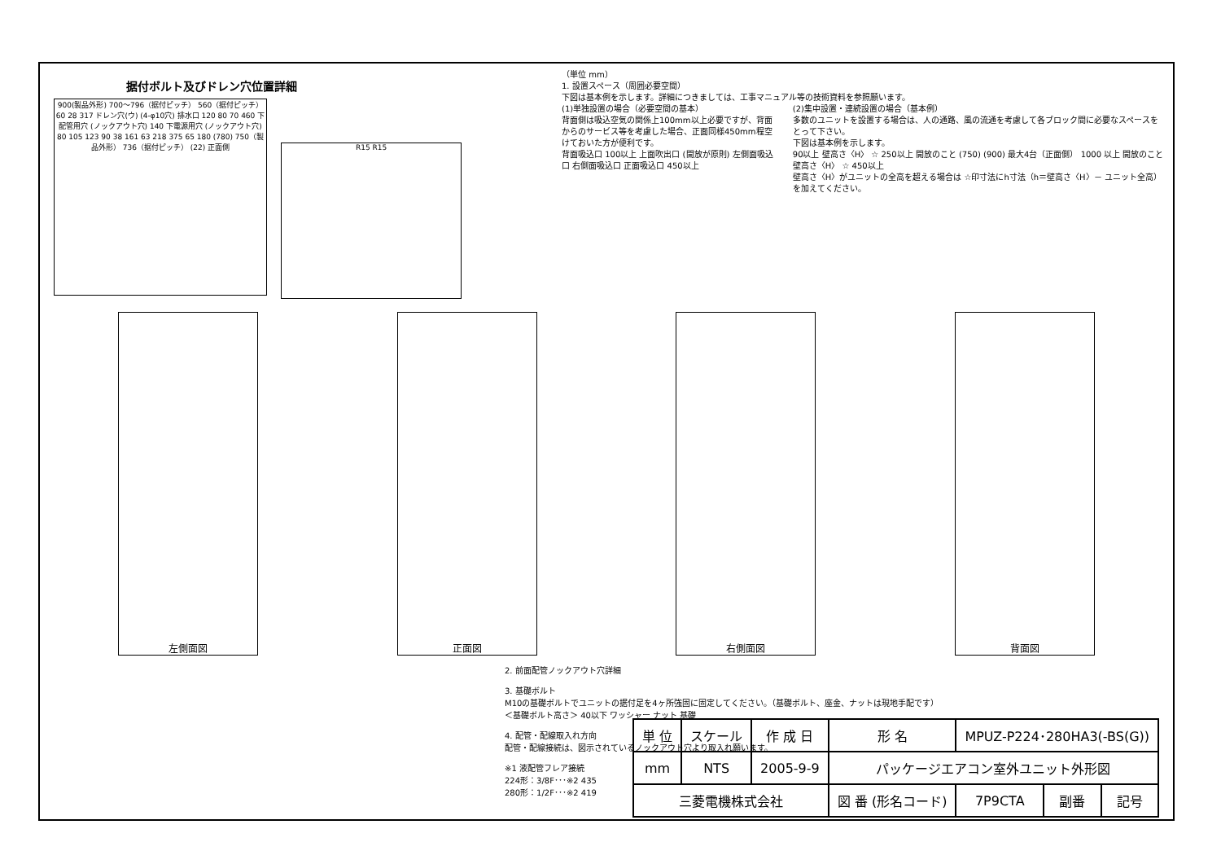据付ボルト及びドレン穴位置詳細
900(製品外形) 700～796（据付ピッチ） 560（据付ピッチ） 60 28 317 ドレン穴(ウ) (4-φ10穴) 排水口 120 80 70 460 下配管用穴 (ノックアウト穴) 140 下電源用穴 (ノックアウト穴) 80 105 123 90 38 161 63 218 375 65 180 (780) 750（製品外形） 736（据付ピッチ） (22) 正面側
R15 R15
（単位 mm）
1. 設置スペース（周囲必要空間）
下図は基本例を示します。詳細につきましては、工事マニュアル等の技術資料を参照願います。
(1)単独設置の場合（必要空間の基本）
背面側は吸込空気の関係上100mm以上必要ですが、背面からのサービス等を考慮した場合、正面同様450mm程空けておいた方が便利です。
背面吸込口 100以上 上面吹出口 (開放が原則) 左側面吸込口 右側面吸込口 正面吸込口 450以上
(2)集中設置・連続設置の場合（基本例）
多数のユニットを設置する場合は、人の通路、風の流通を考慮して各ブロック間に必要なスペースをとって下さい。
下図は基本例を示します。
90以上 壁高さ〈H〉 ☆ 250以上 開放のこと (750) (900) 最大4台（正面側） 1000 以上 開放のこと 壁高さ〈H〉 ☆ 450以上
壁高さ〈H〉がユニットの全高を超える場合は ☆印寸法にh寸法（h＝壁高さ〈H〉－ ユニット全高）を加えてください。
左側面図 正面図 右側面図 背面図
2. 前面配管ノックアウト穴詳細
3. 基礎ボルト
M10の基礎ボルトでユニットの据付足を4ヶ所強固に固定してください。（基礎ボルト、座金、ナットは現地手配です）
＜基礎ボルト高さ＞ 40以下 ワッシャー ナット 基礎
4. 配管・配線取入れ方向
配管・配線接続は、図示されているノックアウト穴より取入れ願います。
※1 液配管フレア接続
224形：3/8F･･･※2 435
280形：1/2F･･･※2 419
| 単 位 | スケール | 作 成 日 | 形 名 | MPUZ-P224･280HA3(-BS(G)) | | |
| mm | NTS | 2005-9-9 | パッケージエアコン室外ユニット外形図 | | | |
| 三菱電機株式会社 | | | 図 番 (形名コード) | 7P9CTA | 副番 | 記号 |